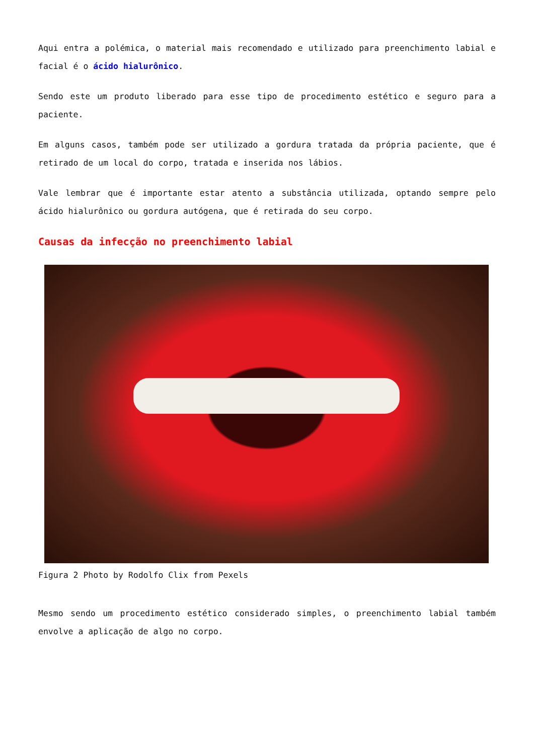Aqui entra a polémica, o material mais recomendado e utilizado para preenchimento labial e facial é o ácido hialurônico.
Sendo este um produto liberado para esse tipo de procedimento estético e seguro para a paciente.
Em alguns casos, também pode ser utilizado a gordura tratada da própria paciente, que é retirado de um local do corpo, tratada e inserida nos lábios.
Vale lembrar que é importante estar atento a substância utilizada, optando sempre pelo ácido hialurônico ou gordura autógena, que é retirada do seu corpo.
Causas da infecção no preenchimento labial
Figura 2 Photo by Rodolfo Clix from Pexels
Mesmo sendo um procedimento estético considerado simples, o preenchimento labial também envolve a aplicação de algo no corpo.